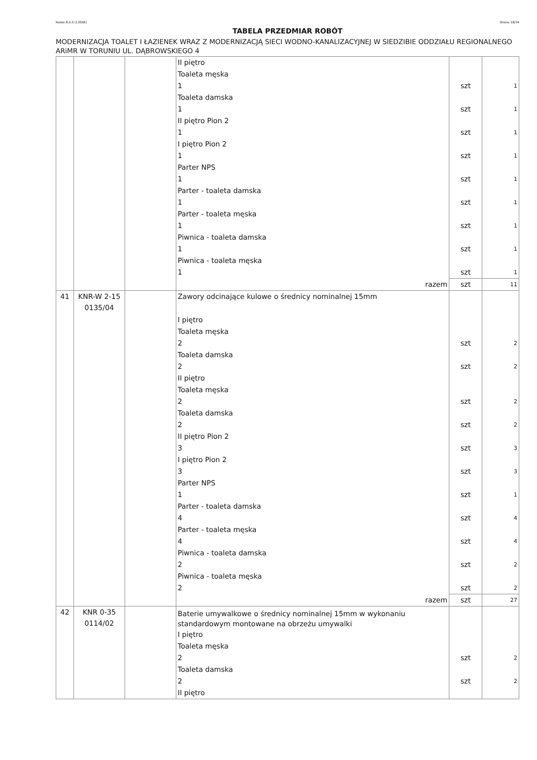Rodos 8.0.0 [13558] Strona 18/34
TABELA PRZEDMIAR ROBÓT
MODERNIZACJA TOALET I ŁAZIENEK WRAZ Z MODERNIZACJĄ SIECI WODNO-KANALIZACYJNEJ W SIEDZIBIE ODDZIAŁU REGIONALNEGO ARiMR W TORUNIU UL. DĄBROWSKIEGO 4
| | | | II piętro | | |
| | | | Toaleta męska | | |
| | | | 1 | szt | 1 |
| | | | Toaleta damska | | |
| | | | 1 | szt | 1 |
| | | | II piętro Pion 2 | | |
| | | | 1 | szt | 1 |
| | | | I piętro Pion 2 | | |
| | | | 1 | szt | 1 |
| | | | Parter NPS | | |
| | | | 1 | szt | 1 |
| | | | Parter - toaleta damska | | |
| | | | 1 | szt | 1 |
| | | | Parter - toaleta męska | | |
| | | | 1 | szt | 1 |
| | | | Piwnica - toaleta damska | | |
| | | | 1 | szt | 1 |
| | | | Piwnica - toaleta męska | | |
| | | | 1 | szt | 1 |
| | | | razem | szt | 11 |
| 41 | KNR-W 2-15 0135/04 | | Zawory odcinające kulowe o średnicy nominalnej 15mm | | |
| | | | I piętro | | |
| | | | Toaleta męska | | |
| | | | 2 | szt | 2 |
| | | | Toaleta damska | | |
| | | | 2 | szt | 2 |
| | | | II piętro | | |
| | | | Toaleta męska | | |
| | | | 2 | szt | 2 |
| | | | Toaleta damska | | |
| | | | 2 | szt | 2 |
| | | | II piętro Pion 2 | | |
| | | | 3 | szt | 3 |
| | | | I piętro Pion 2 | | |
| | | | 3 | szt | 3 |
| | | | Parter NPS | | |
| | | | 1 | szt | 1 |
| | | | Parter - toaleta damska | | |
| | | | 4 | szt | 4 |
| | | | Parter - toaleta męska | | |
| | | | 4 | szt | 4 |
| | | | Piwnica - toaleta damska | | |
| | | | 2 | szt | 2 |
| | | | Piwnica - toaleta męska | | |
| | | | 2 | szt | 2 |
| | | | razem | szt | 27 |
| 42 | KNR 0-35 0114/02 | | Baterie umywalkowe o średnicy nominalnej 15mm w wykonaniu standardowym montowane na obrzeżu umywalki | | |
| | | | I piętro | | |
| | | | Toaleta męska | | |
| | | | 2 | szt | 2 |
| | | | Toaleta damska | | |
| | | | 2 | szt | 2 |
| | | | II piętro | | |